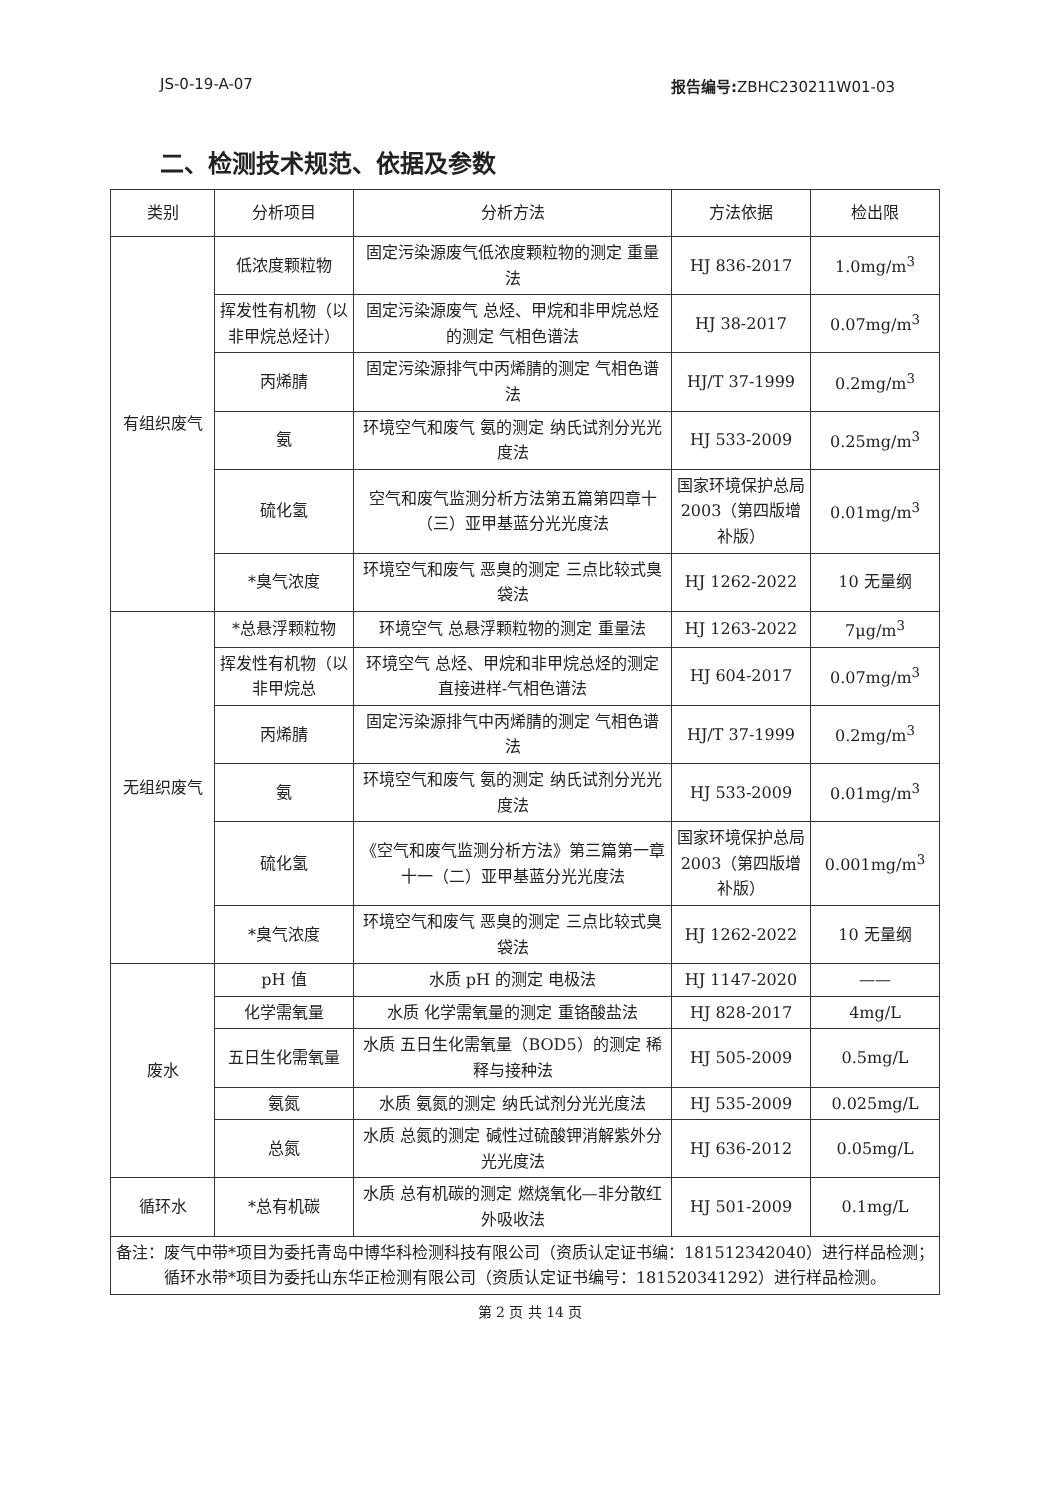JS-0-19-A-07 报告编号: ZBHC230211W01-03
二、检测技术规范、依据及参数
| 类别 | 分析项目 | 分析方法 | 方法依据 | 检出限 |
| --- | --- | --- | --- | --- |
| 有组织废气 | 低浓度颗粒物 | 固定污染源废气低浓度颗粒物的测定 重量法 | HJ 836-2017 | 1.0mg/m<sup>3</sup> |
| | 挥发性有机物（以非甲烷总烃计） | 固定污染源废气 总烃、甲烷和非甲烷总烃的测定 气相色谱法 | HJ 38-2017 | 0.07mg/m<sup>3</sup> |
| | 丙烯腈 | 固定污染源排气中丙烯腈的测定 气相色谱法 | HJ/T 37-1999 | 0.2mg/m<sup>3</sup> |
| | 氨 | 环境空气和废气 氨的测定 纳氏试剂分光光度法 | HJ 533-2009 | 0.25mg/m<sup>3</sup> |
| | 硫化氢 | 空气和废气监测分析方法第五篇第四章十（三）亚甲基蓝分光光度法 | 国家环境保护总局 2003（第四版增补版） | 0.01mg/m<sup>3</sup> |
| | *臭气浓度 | 环境空气和废气 恶臭的测定 三点比较式臭袋法 | HJ 1262-2022 | 10 无量纲 |
| 无组织废气 | *总悬浮颗粒物 | 环境空气 总悬浮颗粒物的测定 重量法 | HJ 1263-2022 | 7μg/m<sup>3</sup> |
| | 挥发性有机物（以非甲烷总 | 环境空气 总烃、甲烷和非甲烷总烃的测定 直接进样-气相色谱法 | HJ 604-2017 | 0.07mg/m<sup>3</sup> |
| | 丙烯腈 | 固定污染源排气中丙烯腈的测定 气相色谱法 | HJ/T 37-1999 | 0.2mg/m<sup>3</sup> |
| | 氨 | 环境空气和废气 氨的测定 纳氏试剂分光光度法 | HJ 533-2009 | 0.01mg/m<sup>3</sup> |
| | 硫化氢 | 《空气和废气监测分析方法》第三篇第一章 十一（二）亚甲基蓝分光光度法 | 国家环境保护总局 2003（第四版增补版） | 0.001mg/m<sup>3</sup> |
| | *臭气浓度 | 环境空气和废气 恶臭的测定 三点比较式臭袋法 | HJ 1262-2022 | 10 无量纲 |
| 废水 | pH 值 | 水质 pH 的测定 电极法 | HJ 1147-2020 | —— |
| | 化学需氧量 | 水质 化学需氧量的测定 重铬酸盐法 | HJ 828-2017 | 4mg/L |
| | 五日生化需氧量 | 水质 五日生化需氧量（BOD5）的测定 稀释与接种法 | HJ 505-2009 | 0.5mg/L |
| | 氨氮 | 水质 氨氮的测定 纳氏试剂分光光度法 | HJ 535-2009 | 0.025mg/L |
| | 总氮 | 水质 总氮的测定 碱性过硫酸钾消解紫外分光光度法 | HJ 636-2012 | 0.05mg/L |
| 循环水 | *总有机碳 | 水质 总有机碳的测定 燃烧氧化—非分散红外吸收法 | HJ 501-2009 | 0.1mg/L |
| 备注：废气中带*项目为委托青岛中博华科检测科技有限公司（资质认定证书编：181512342040）进行样品检测； 循环水带*项目为委托山东华正检测有限公司（资质认定证书编号：181520341292）进行样品检测。 | | | | |
第 2 页 共 14 页